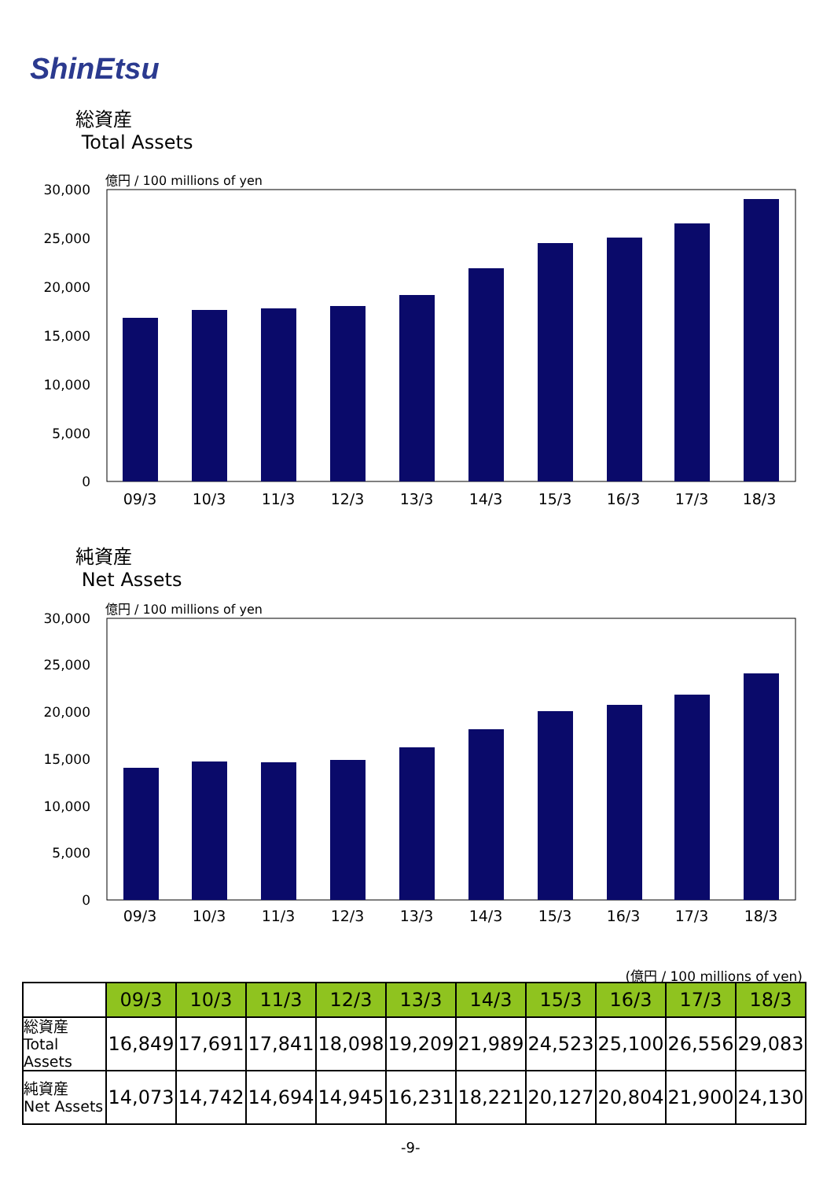ShinEtsu
総資産
Total Assets
億円 / 100 millions of yen
30,000
25,000
20,000
15,000
10,000
5,000
0
09/3
10/3
11/3
12/3
13/3
14/3
15/3
16/3
17/3
18/3
純資産
Net Assets
億円 / 100 millions of yen
30,000
25,000
20,000
15,000
10,000
5,000
0
09/3
10/3
11/3
12/3
13/3
14/3
15/3
16/3
17/3
18/3
(億円 / 100 millions of yen)
| | 09/3 | 10/3 | 11/3 | 12/3 | 13/3 | 14/3 | 15/3 | 16/3 | 17/3 | 18/3 |
| 総資産 Total Assets | 16,849 | 17,691 | 17,841 | 18,098 | 19,209 | 21,989 | 24,523 | 25,100 | 26,556 | 29,083 |
| 純資産 Net Assets | 14,073 | 14,742 | 14,694 | 14,945 | 16,231 | 18,221 | 20,127 | 20,804 | 21,900 | 24,130 |
-9-